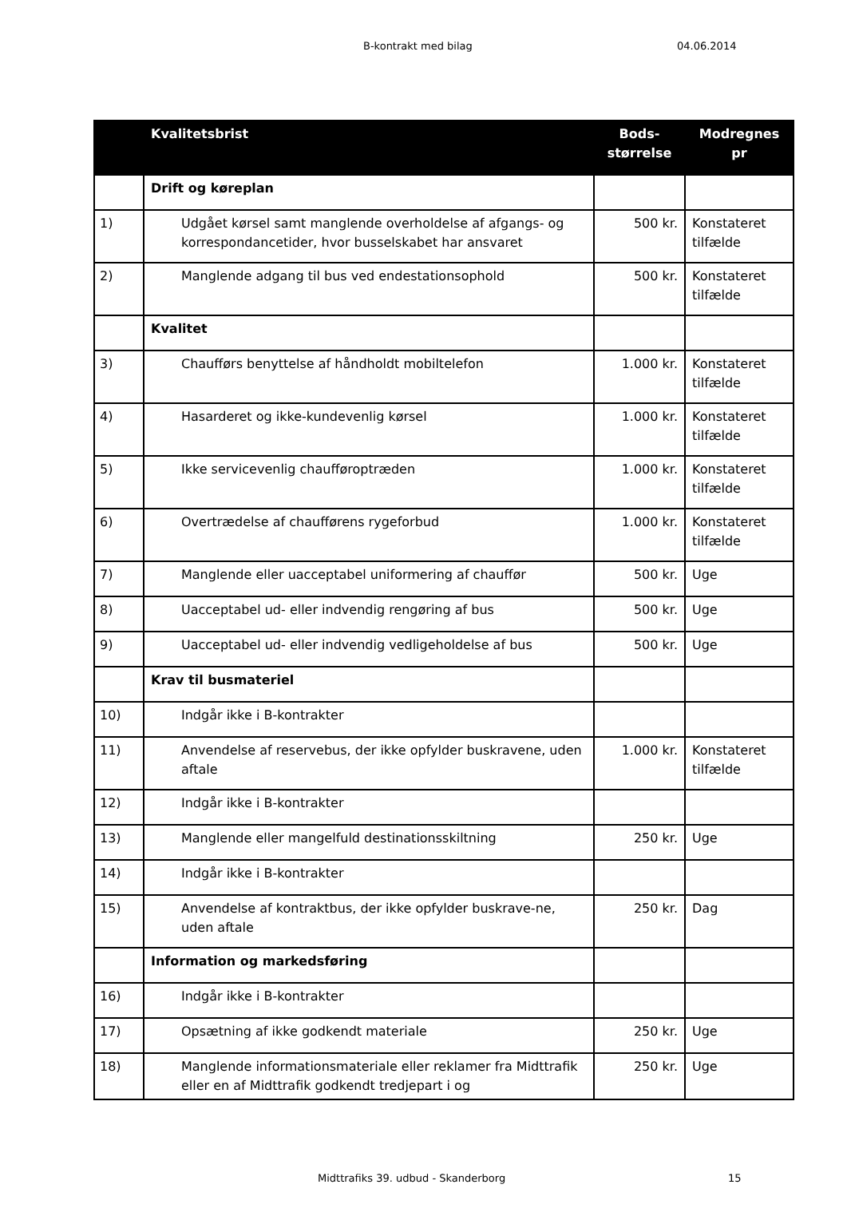B-kontrakt med bilag 04.06.2014
| | Kvalitetsbrist | Bods- størrelse | Modregnes pr |
| --- | --- | --- | --- |
| | Drift og køreplan | | |
| 1) | Udgået kørsel samt manglende overholdelse af afgangs- og korrespondancetider, hvor busselskabet har ansvaret | 500 kr. | Konstateret tilfælde |
| 2) | Manglende adgang til bus ved endestationsophold | 500 kr. | Konstateret tilfælde |
| | Kvalitet | | |
| 3) | Chaufførs benyttelse af håndholdt mobiltelefon | 1.000 kr. | Konstateret tilfælde |
| 4) | Hasarderet og ikke-kundevenlig kørsel | 1.000 kr. | Konstateret tilfælde |
| 5) | Ikke servicevenlig chaufføroptræden | 1.000 kr. | Konstateret tilfælde |
| 6) | Overtrædelse af chaufførens rygeforbud | 1.000 kr. | Konstateret tilfælde |
| 7) | Manglende eller uacceptabel uniformering af chauffør | 500 kr. | Uge |
| 8) | Uacceptabel ud- eller indvendig rengøring af bus | 500 kr. | Uge |
| 9) | Uacceptabel ud- eller indvendig vedligeholdelse af bus | 500 kr. | Uge |
| | Krav til busmateriel | | |
| 10) | Indgår ikke i B-kontrakter | | |
| 11) | Anvendelse af reservebus, der ikke opfylder buskravene, uden aftale | 1.000 kr. | Konstateret tilfælde |
| 12) | Indgår ikke i B-kontrakter | | |
| 13) | Manglende eller mangelfuld destinationsskiltning | 250 kr. | Uge |
| 14) | Indgår ikke i B-kontrakter | | |
| 15) | Anvendelse af kontraktbus, der ikke opfylder buskrave-ne, uden aftale | 250 kr. | Dag |
| | Information og markedsføring | | |
| 16) | Indgår ikke i B-kontrakter | | |
| 17) | Opsætning af ikke godkendt materiale | 250 kr. | Uge |
| 18) | Manglende informationsmateriale eller reklamer fra Midttrafik eller en af Midttrafik godkendt tredjepart i og | 250 kr. | Uge |
Midttrafiks 39. udbud - Skanderborg 15